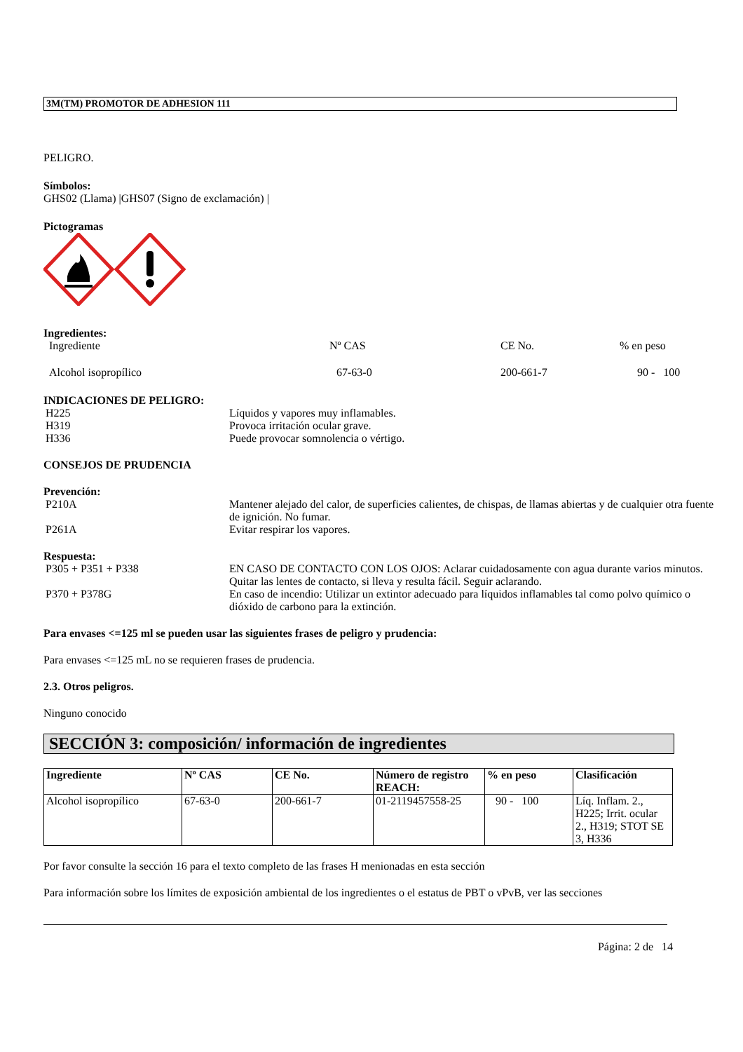3M(TM) PROMOTOR DE ADHESION 111
PELIGRO.
Símbolos:
GHS02 (Llama) |GHS07 (Signo de exclamación) |
Pictogramas
Ingredientes:
Ingrediente Nº CAS CE No.% en peso
Alcohol isopropílico 67-63-0 200-661-7 90 - 100
INDICACIONES DE PELIGRO:
H225 Líquidos y vapores muy inflamables.
H319 Provoca irritación ocular grave.
H336 Puede provocar somnolencia o vértigo.
CONSEJOS DE PRUDENCIA
Prevención:
P210A Mantener alejado del calor, de superficies calientes, de chispas, de llamas abiertas y de cualquier otra fuente de ignición. No fumar.
P261A Evitar respirar los vapores.
Respuesta:
P305 + P351 + P338 EN CASO DE CONTACTO CON LOS OJOS: Aclarar cuidadosamente con agua durante varios minutos. Quitar las lentes de contacto, si lleva y resulta fácil. Seguir aclarando.
P370 + P378G En caso de incendio: Utilizar un extintor adecuado para líquidos inflamables tal como polvo químico o dióxido de carbono para la extinción.
Para envases <=125 ml se pueden usar las siguientes frases de peligro y prudencia:
Para envases <=125 mL no se requieren frases de prudencia.
2.3. Otros peligros.
Ninguno conocido
SECCIÓN 3: composición/ información de ingredientes
| Ingrediente | Nº CAS | CE No. | Número de registro REACH: | % en peso | Clasificación |
| --- | --- | --- | --- | --- | --- |
| Alcohol isopropílico | 67-63-0 | 200-661-7 | 01-2119457558-25 | 90 - 100 | Líq. Inflam. 2., H225; Irrit. ocular 2., H319; STOT SE 3, H336 |
Por favor consulte la sección 16 para el texto completo de las frases H menionadas en esta sección
Para información sobre los límites de exposición ambiental de los ingredientes o el estatus de PBT o vPvB, ver las secciones
Página: 2 de 14